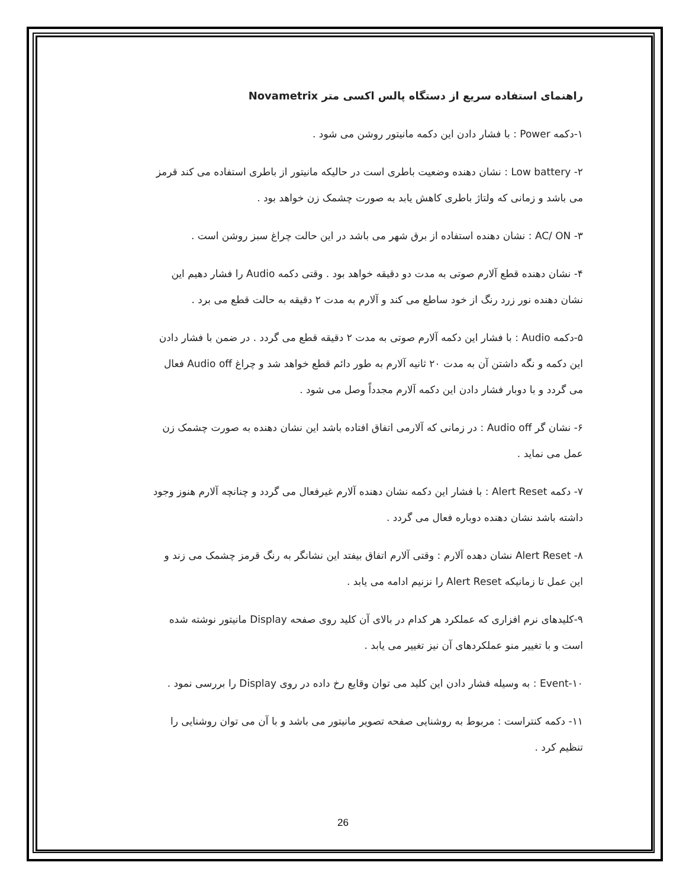راهنمای استفاده سریع از دستگاه پالس اکسی متر Novametrix
۱-دکمه Power : با فشار دادن این دکمه مانیتور روشن می شود .
۲- Low battery : نشان دهنده وضعیت باطری است در حالیکه مانیتور از باطری استفاده می کند قرمز می باشد و زمانی که ولتاژ باطری کاهش یابد به صورت چشمک زن خواهد بود .
۳- AC/ ON : نشان دهنده استفاده از برق شهر می باشد در این حالت چراغ سبز روشن است .
۴- نشان دهنده قطع آلارم صوتی به مدت دو دقیقه خواهد بود . وقتی دکمه Audio را فشار دهیم این نشان دهنده نور زرد رنگ از خود ساطع می کند و آلارم به مدت ۲ دقیقه به حالت قطع می برد .
۵-دکمه Audio : با فشار این دکمه آلارم صوتی به مدت ۲ دقیقه قطع می گردد . در ضمن با فشار دادن این دکمه و نگه داشتن آن به مدت ۲۰ ثانیه آلارم به طور دائم قطع خواهد شد و چراغ Audio off فعال می گردد و با دوبار فشار دادن این دکمه آلارم مجدداً وصل می شود .
۶- نشان گر Audio off : در زمانی که آلارمی اتفاق افتاده باشد این نشان دهنده به صورت چشمک زن عمل می نماید .
۷- دکمه Alert Reset : با فشار این دکمه نشان دهنده آلارم غیرفعال می گردد و چنانچه آلارم هنوز وجود داشته باشد نشان دهنده دوباره فعال می گردد .
۸- Alert Reset نشان دهده آلارم : وقتی آلارم اتفاق بیفتد این نشانگر به رنگ قرمز چشمک می زند و این عمل تا زمانیکه Alert Reset را نزنیم ادامه می یابد .
۹-کلیدهای نرم افزاری که عملکرد هر کدام در بالای آن کلید روی صفحه Display مانیتور نوشته شده است و با تغییر منو عملکردهای آن نیز تغییر می یابد .
۱۰-Event : به وسیله فشار دادن این کلید می توان وقایع رخ داده در روی Display را بررسی نمود .
۱۱- دکمه کنتراست : مربوط به روشنایی صفحه تصویر مانیتور می باشد و با آن می توان روشنایی را تنظیم کرد .
26